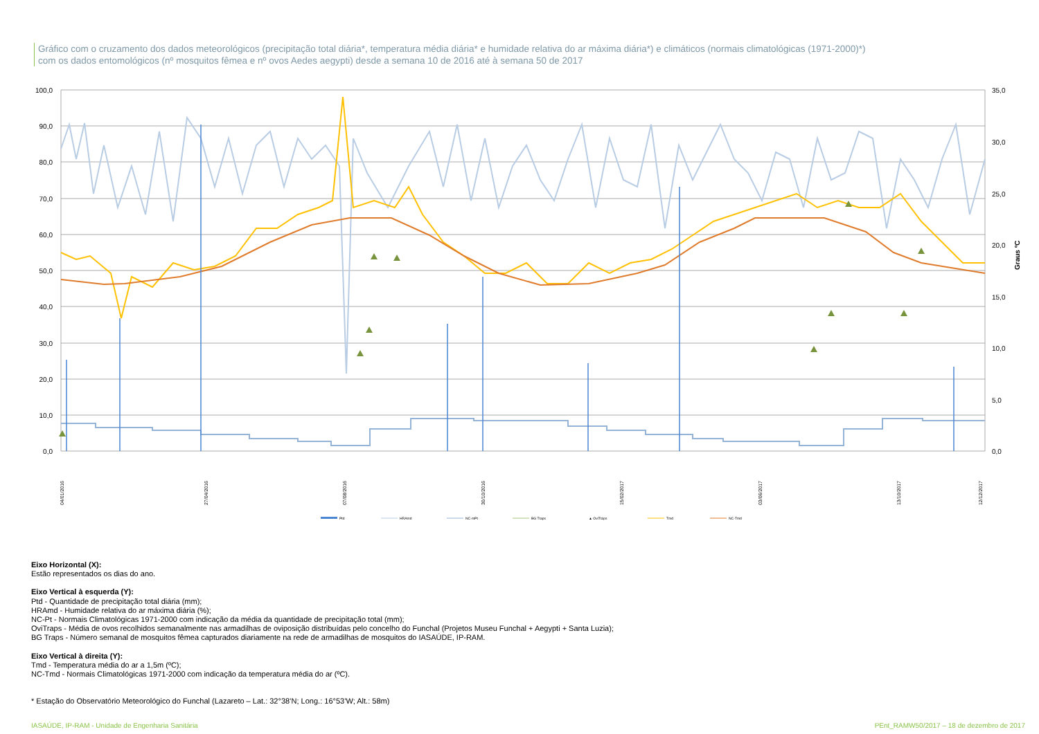Gráfico com o cruzamento dos dados meteorológicos (precipitação total diária*, temperatura média diária* e humidade relativa do ar máxima diária*) e climáticos (normais climatológicas (1971-2000)*)
com os dados entomológicos (nº mosquitos fêmea e nº ovos Aedes aegypti) desde a semana 10 de 2016 até à semana 50 de 2017
100,0
90,0
80,0
70,0
60,0
50,0
40,0
30,0
20,0
10,0
0,0
35,0
30,0
25,0
20,0
15,0
10,0
5,0
0,0
Graus ºC
04/01/2016
27/04/2016
07/08/2016
30/10/2016
15/02/2017
03/06/2017
13/10/2017
12/12/2017
Ptd
HRAmd
NC-mPt
BG Traps
▲ OviTraps
Tmd
NC-Tmd
Eixo Horizontal (X):
Estão representados os dias do ano.
Eixo Vertical à esquerda (Y):
Ptd - Quantidade de precipitação total diária (mm);
HRAmd - Humidade relativa do ar máxima diária (%);
NC-Pt - Normais Climatológicas 1971-2000 com indicação da média da quantidade de precipitação total (mm);
OviTraps - Média de ovos recolhidos semanalmente nas armadilhas de oviposição distribuídas pelo concelho do Funchal (Projetos Museu Funchal + Aegypti + Santa Luzia);
BG Traps - Número semanal de mosquitos fêmea capturados diariamente na rede de armadilhas de mosquitos do IASAÚDE, IP-RAM.
Eixo Vertical à direita (Y):
Tmd - Temperatura média do ar a 1,5m (ºC);
NC-Tmd - Normais Climatológicas 1971-2000 com indicação da temperatura média do ar (ºC).
* Estação do Observatório Meteorológico do Funchal (Lazareto – Lat.: 32°38’N; Long.: 16°53’W; Alt.: 58m)
IASAÚDE, IP-RAM - Unidade de Engenharia Sanitária
PEnt_RAMW50/2017 – 18 de dezembro de 2017